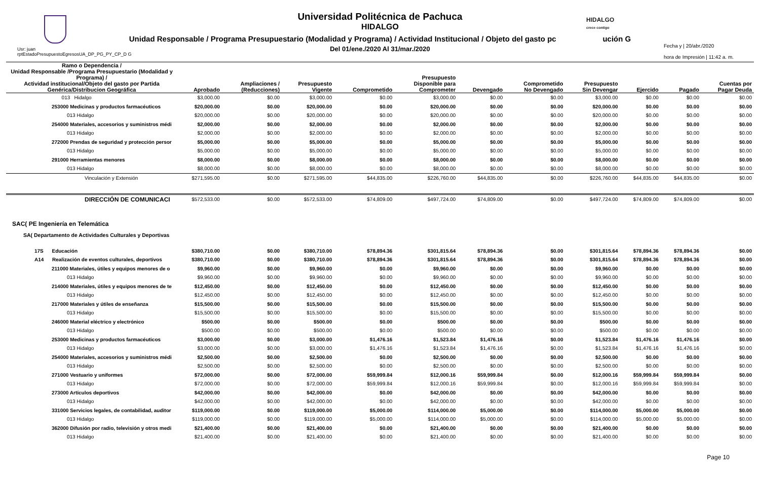HIDALGO
crece contigo
Universidad Politécnica de Pachuca
HIDALGO
Unidad Responsable / Programa Presupuestario (Modalidad y Programa) / Actividad Institucional / Objeto del gasto pc ución G
Del 01/ene./2020 Al 31/mar./2020
Usr: juan
rptEstadoPresupuestoEgresosUA_DP_PG_PY_CP_D G
Fecha y | 20/abr./2020
hora de Impresión | 11:42 a. m.
| Ramo o Dependencia / Unidad Responsable /Programa Presupuestario (Modalidad y Programa) / Actividad institucional/Objeto del gasto por Partida Genérica/Distribucion Geográfica | Aprobado | Ampliaciones / (Reducciones) | Presupuesto Vigente | Comprometido | Presupuesto Disponible para Comprometer | Devengado | Comprometido No Devengado | Presupuesto Sin Devengar | Ejercido | Pagado | Cuentas por Pagar Deuda |
| --- | --- | --- | --- | --- | --- | --- | --- | --- | --- | --- | --- |
| 013 Hidalgo | $3,000.00 | $0.00 | $3,000.00 | $0.00 | $3,000.00 | $0.00 | $0.00 | $3,000.00 | $0.00 | $0.00 | $0.00 |
| 253000 Medicinas y productos farmacéuticos | $20,000.00 | $0.00 | $20,000.00 | $0.00 | $20,000.00 | $0.00 | $0.00 | $20,000.00 | $0.00 | $0.00 | $0.00 |
| 013 Hidalgo | $20,000.00 | $0.00 | $20,000.00 | $0.00 | $20,000.00 | $0.00 | $0.00 | $20,000.00 | $0.00 | $0.00 | $0.00 |
| 254000 Materiales, accesorios y suministros médi | $2,000.00 | $0.00 | $2,000.00 | $0.00 | $2,000.00 | $0.00 | $0.00 | $2,000.00 | $0.00 | $0.00 | $0.00 |
| 013 Hidalgo | $2,000.00 | $0.00 | $2,000.00 | $0.00 | $2,000.00 | $0.00 | $0.00 | $2,000.00 | $0.00 | $0.00 | $0.00 |
| 272000 Prendas de seguridad y protección persor | $5,000.00 | $0.00 | $5,000.00 | $0.00 | $5,000.00 | $0.00 | $0.00 | $5,000.00 | $0.00 | $0.00 | $0.00 |
| 013 Hidalgo | $5,000.00 | $0.00 | $5,000.00 | $0.00 | $5,000.00 | $0.00 | $0.00 | $5,000.00 | $0.00 | $0.00 | $0.00 |
| 291000 Herramientas menores | $8,000.00 | $0.00 | $8,000.00 | $0.00 | $8,000.00 | $0.00 | $0.00 | $8,000.00 | $0.00 | $0.00 | $0.00 |
| 013 Hidalgo | $8,000.00 | $0.00 | $8,000.00 | $0.00 | $8,000.00 | $0.00 | $0.00 | $8,000.00 | $0.00 | $0.00 | $0.00 |
| Vinculación y Extensión | $271,595.00 | $0.00 | $271,595.00 | $44,835.00 | $226,760.00 | $44,835.00 | $0.00 | $226,760.00 | $44,835.00 | $44,835.00 | $0.00 |
| DIRECCIÓN DE COMUNICACI | $572,533.00 | $0.00 | $572,533.00 | $74,809.00 | $497,724.00 | $74,809.00 | $0.00 | $497,724.00 | $74,809.00 | $74,809.00 | $0.00 |
| SAC( PE Ingeniería en Telemática | | | | | | | | | | | |
| SA( Departamento de Actividades Culturales y Deportivas | | | | | | | | | | | |
| 17S Educación | $380,710.00 | $0.00 | $380,710.00 | $78,894.36 | $301,815.64 | $78,894.36 | $0.00 | $301,815.64 | $78,894.36 | $78,894.36 | $0.00 |
| A14 Realización de eventos culturales, deportivos | $380,710.00 | $0.00 | $380,710.00 | $78,894.36 | $301,815.64 | $78,894.36 | $0.00 | $301,815.64 | $78,894.36 | $78,894.36 | $0.00 |
| 211000 Materiales, útiles y equipos menores de o | $9,960.00 | $0.00 | $9,960.00 | $0.00 | $9,960.00 | $0.00 | $0.00 | $9,960.00 | $0.00 | $0.00 | $0.00 |
| 013 Hidalgo | $9,960.00 | $0.00 | $9,960.00 | $0.00 | $9,960.00 | $0.00 | $0.00 | $9,960.00 | $0.00 | $0.00 | $0.00 |
| 214000 Materiales, útiles y equipos menores de te | $12,450.00 | $0.00 | $12,450.00 | $0.00 | $12,450.00 | $0.00 | $0.00 | $12,450.00 | $0.00 | $0.00 | $0.00 |
| 013 Hidalgo | $12,450.00 | $0.00 | $12,450.00 | $0.00 | $12,450.00 | $0.00 | $0.00 | $12,450.00 | $0.00 | $0.00 | $0.00 |
| 217000 Materiales y útiles de enseñanza | $15,500.00 | $0.00 | $15,500.00 | $0.00 | $15,500.00 | $0.00 | $0.00 | $15,500.00 | $0.00 | $0.00 | $0.00 |
| 013 Hidalgo | $15,500.00 | $0.00 | $15,500.00 | $0.00 | $15,500.00 | $0.00 | $0.00 | $15,500.00 | $0.00 | $0.00 | $0.00 |
| 246000 Material eléctrico y electrónico | $500.00 | $0.00 | $500.00 | $0.00 | $500.00 | $0.00 | $0.00 | $500.00 | $0.00 | $0.00 | $0.00 |
| 013 Hidalgo | $500.00 | $0.00 | $500.00 | $0.00 | $500.00 | $0.00 | $0.00 | $500.00 | $0.00 | $0.00 | $0.00 |
| 253000 Medicinas y productos farmacéuticos | $3,000.00 | $0.00 | $3,000.00 | $1,476.16 | $1,523.84 | $1,476.16 | $0.00 | $1,523.84 | $1,476.16 | $1,476.16 | $0.00 |
| 013 Hidalgo | $3,000.00 | $0.00 | $3,000.00 | $1,476.16 | $1,523.84 | $1,476.16 | $0.00 | $1,523.84 | $1,476.16 | $1,476.16 | $0.00 |
| 254000 Materiales, accesorios y suministros médi | $2,500.00 | $0.00 | $2,500.00 | $0.00 | $2,500.00 | $0.00 | $0.00 | $2,500.00 | $0.00 | $0.00 | $0.00 |
| 013 Hidalgo | $2,500.00 | $0.00 | $2,500.00 | $0.00 | $2,500.00 | $0.00 | $0.00 | $2,500.00 | $0.00 | $0.00 | $0.00 |
| 271000 Vestuario y uniformes | $72,000.00 | $0.00 | $72,000.00 | $59,999.84 | $12,000.16 | $59,999.84 | $0.00 | $12,000.16 | $59,999.84 | $59,999.84 | $0.00 |
| 013 Hidalgo | $72,000.00 | $0.00 | $72,000.00 | $59,999.84 | $12,000.16 | $59,999.84 | $0.00 | $12,000.16 | $59,999.84 | $59,999.84 | $0.00 |
| 273000 Artículos deportivos | $42,000.00 | $0.00 | $42,000.00 | $0.00 | $42,000.00 | $0.00 | $0.00 | $42,000.00 | $0.00 | $0.00 | $0.00 |
| 013 Hidalgo | $42,000.00 | $0.00 | $42,000.00 | $0.00 | $42,000.00 | $0.00 | $0.00 | $42,000.00 | $0.00 | $0.00 | $0.00 |
| 331000 Servicios legales, de contabilidad, auditor | $119,000.00 | $0.00 | $119,000.00 | $5,000.00 | $114,000.00 | $5,000.00 | $0.00 | $114,000.00 | $5,000.00 | $5,000.00 | $0.00 |
| 013 Hidalgo | $119,000.00 | $0.00 | $119,000.00 | $5,000.00 | $114,000.00 | $5,000.00 | $0.00 | $114,000.00 | $5,000.00 | $5,000.00 | $0.00 |
| 362000 Difusión por radio, televisión y otros medi | $21,400.00 | $0.00 | $21,400.00 | $0.00 | $21,400.00 | $0.00 | $0.00 | $21,400.00 | $0.00 | $0.00 | $0.00 |
| 013 Hidalgo | $21,400.00 | $0.00 | $21,400.00 | $0.00 | $21,400.00 | $0.00 | $0.00 | $21,400.00 | $0.00 | $0.00 | $0.00 |
Page 10